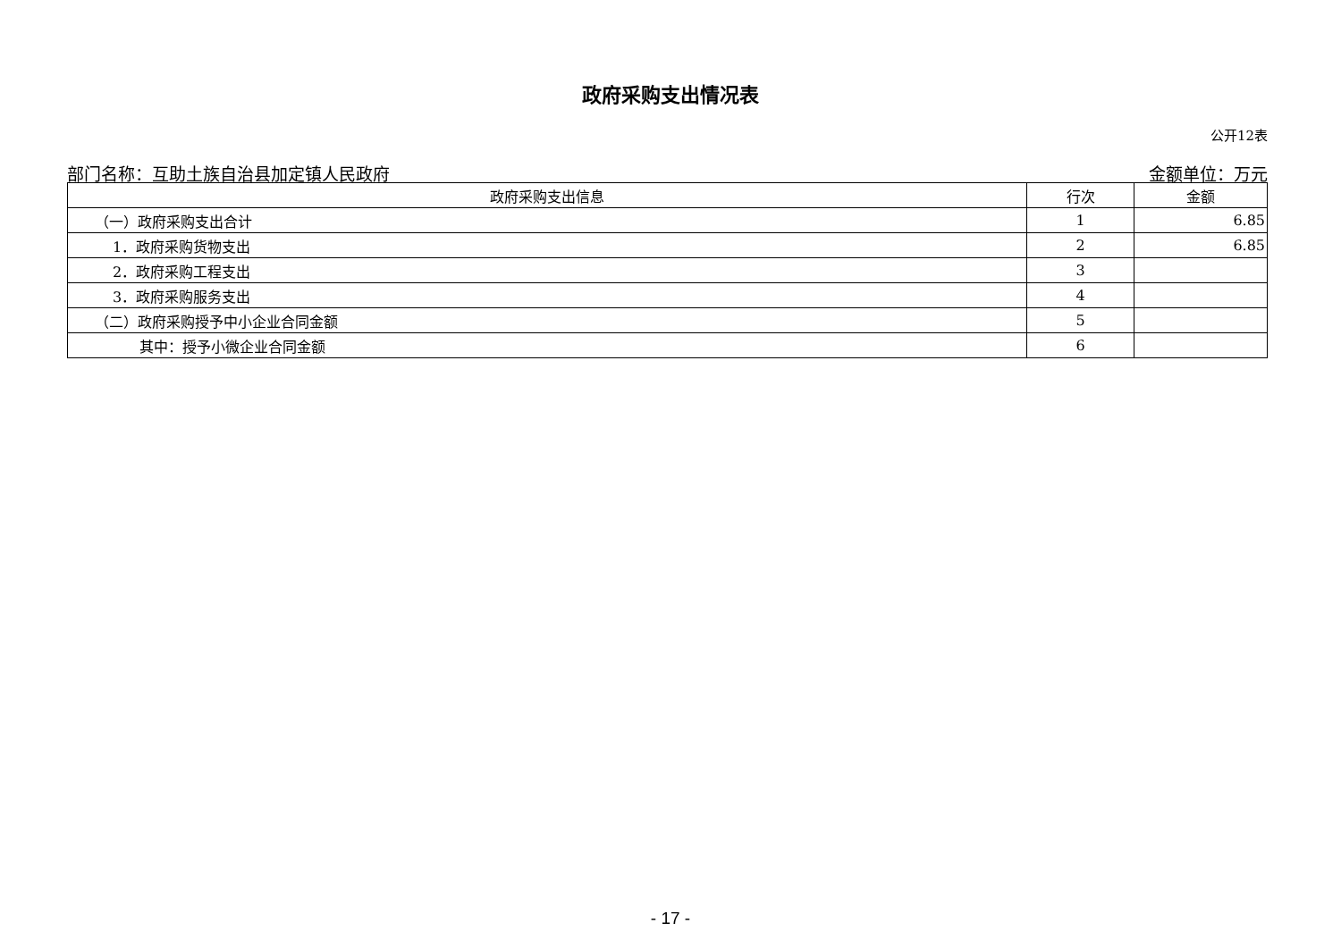政府采购支出情况表
公开12表
部门名称：互助土族自治县加定镇人民政府 金额单位：万元
| 政府采购支出信息 | 行次 | 金额 |
| --- | --- | --- |
| （一）政府采购支出合计 | 1 | 6.85 |
| 1．政府采购货物支出 | 2 | 6.85 |
| 2．政府采购工程支出 | 3 | |
| 3．政府采购服务支出 | 4 | |
| （二）政府采购授予中小企业合同金额 | 5 | |
| 其中：授予小微企业合同金额 | 6 | |
- 17 -